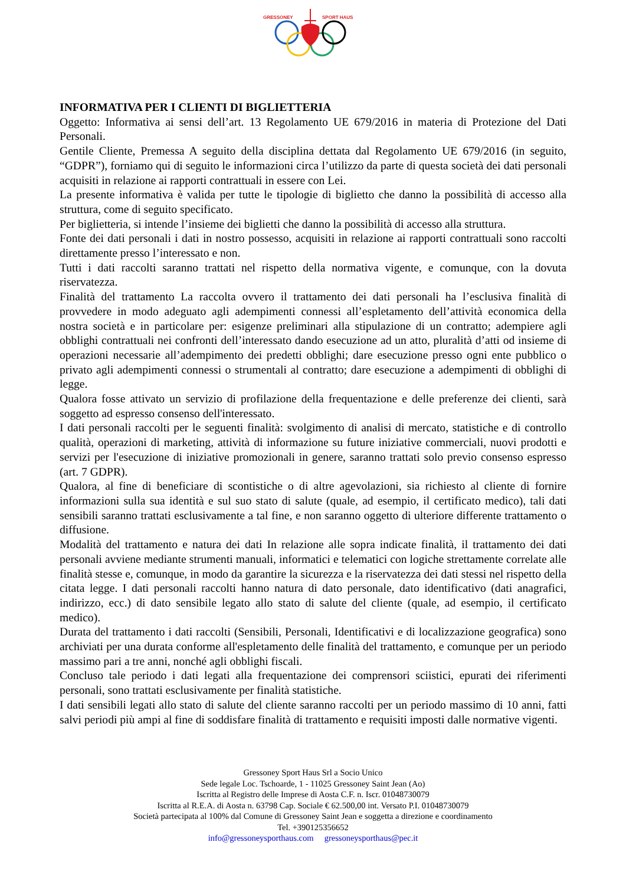GRESSONEY
SPORT HAUS
INFORMATIVA PER I CLIENTI DI BIGLIETTERIA
Oggetto: Informativa ai sensi dell’art. 13 Regolamento UE 679/2016 in materia di Protezione del Dati Personali.
Gentile Cliente, Premessa A seguito della disciplina dettata dal Regolamento UE 679/2016 (in seguito, “GDPR”), forniamo qui di seguito le informazioni circa l’utilizzo da parte di questa società dei dati personali acquisiti in relazione ai rapporti contrattuali in essere con Lei.
La presente informativa è valida per tutte le tipologie di biglietto che danno la possibilità di accesso alla struttura, come di seguito specificato.
Per biglietteria, si intende l’insieme dei biglietti che danno la possibilità di accesso alla struttura.
Fonte dei dati personali i dati in nostro possesso, acquisiti in relazione ai rapporti contrattuali sono raccolti direttamente presso l’interessato e non.
Tutti i dati raccolti saranno trattati nel rispetto della normativa vigente, e comunque, con la dovuta riservatezza.
Finalità del trattamento La raccolta ovvero il trattamento dei dati personali ha l’esclusiva finalità di provvedere in modo adeguato agli adempimenti connessi all’espletamento dell’attività economica della nostra società e in particolare per: esigenze preliminari alla stipulazione di un contratto; adempiere agli obblighi contrattuali nei confronti dell’interessato dando esecuzione ad un atto, pluralità d’atti od insieme di operazioni necessarie all’adempimento dei predetti obblighi; dare esecuzione presso ogni ente pubblico o privato agli adempimenti connessi o strumentali al contratto; dare esecuzione a adempimenti di obblighi di legge.
Qualora fosse attivato un servizio di profilazione della frequentazione e delle preferenze dei clienti, sarà soggetto ad espresso consenso dell'interessato.
I dati personali raccolti per le seguenti finalità: svolgimento di analisi di mercato, statistiche e di controllo qualità, operazioni di marketing, attività di informazione su future iniziative commerciali, nuovi prodotti e servizi per l'esecuzione di iniziative promozionali in genere, saranno trattati solo previo consenso espresso (art. 7 GDPR).
Qualora, al fine di beneficiare di scontistiche o di altre agevolazioni, sia richiesto al cliente di fornire informazioni sulla sua identità e sul suo stato di salute (quale, ad esempio, il certificato medico), tali dati sensibili saranno trattati esclusivamente a tal fine, e non saranno oggetto di ulteriore differente trattamento o diffusione.
Modalità del trattamento e natura dei dati In relazione alle sopra indicate finalità, il trattamento dei dati personali avviene mediante strumenti manuali, informatici e telematici con logiche strettamente correlate alle finalità stesse e, comunque, in modo da garantire la sicurezza e la riservatezza dei dati stessi nel rispetto della citata legge. I dati personali raccolti hanno natura di dato personale, dato identificativo (dati anagrafici, indirizzo, ecc.) di dato sensibile legato allo stato di salute del cliente (quale, ad esempio, il certificato medico).
Durata del trattamento i dati raccolti (Sensibili, Personali, Identificativi e di localizzazione geografica) sono archiviati per una durata conforme all'espletamento delle finalità del trattamento, e comunque per un periodo massimo pari a tre anni, nonché agli obblighi fiscali.
Concluso tale periodo i dati legati alla frequentazione dei comprensori sciistici, epurati dei riferimenti personali, sono trattati esclusivamente per finalità statistiche.
I dati sensibili legati allo stato di salute del cliente saranno raccolti per un periodo massimo di 10 anni, fatti salvi periodi più ampi al fine di soddisfare finalità di trattamento e requisiti imposti dalle normative vigenti.
Gressoney Sport Haus Srl a Socio Unico
Sede legale Loc. Tschoarde, 1 - 11025 Gressoney Saint Jean (Ao)
Iscritta al Registro delle Imprese di Aosta C.F. n. Iscr. 01048730079
Iscritta al R.E.A. di Aosta n. 63798 Cap. Sociale € 62.500,00 int. Versato P.I. 01048730079
Società partecipata al 100% dal Comune di Gressoney Saint Jean e soggetta a direzione e coordinamento
Tel. +390125356652
info@gressoneysporthaus.com gressoneysporthaus@pec.it